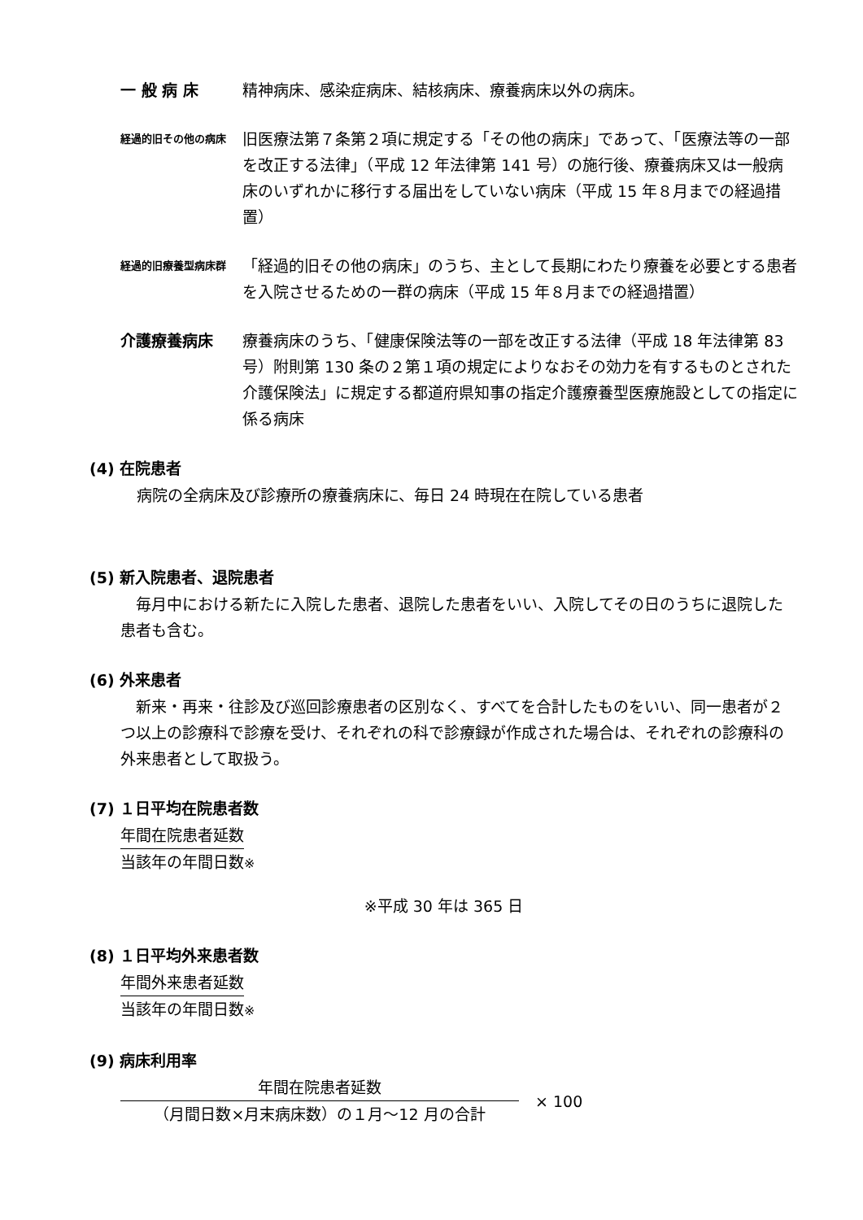一 般 病 床 精神病床、感染症病床、結核病床、療養病床以外の病床。
経過的旧その他の病床
旧医療法第７条第２項に規定する「その他の病床」であって、「医療法等の一部を改正する法律」（平成 12 年法律第 141 号）の施行後、療養病床又は一般病床のいずれかに移行する届出をしていない病床（平成 15 年８月までの経過措置）
経過的旧療養型病床群
「経過的旧その他の病床」のうち、主として長期にわたり療養を必要とする患者を入院させるための一群の病床（平成 15 年８月までの経過措置）
介護療養病床 療養病床のうち、「健康保険法等の一部を改正する法律（平成 18 年法律第 83 号）附則第 130 条の２第１項の規定によりなおその効力を有するものとされた介護保険法」に規定する都道府県知事の指定介護療養型医療施設としての指定に係る病床
(4) 在院患者
病院の全病床及び診療所の療養病床に、毎日 24 時現在在院している患者
(5) 新入院患者、退院患者
　毎月中における新たに入院した患者、退院した患者をいい、入院してその日のうちに退院した患者も含む。
(6) 外来患者
　新来・再来・往診及び巡回診療患者の区別なく、すべてを合計したものをいい、同一患者が２つ以上の診療科で診療を受け、それぞれの科で診療録が作成された場合は、それぞれの診療科の外来患者として取扱う。
(7) １日平均在院患者数
年間在院患者延数
当該年の年間日数※
※平成 30 年は 365 日
(8) １日平均外来患者数
年間外来患者延数
当該年の年間日数※
(9) 病床利用率
年間在院患者延数
（月間日数×月末病床数）の１月～12 月の合計
× 100